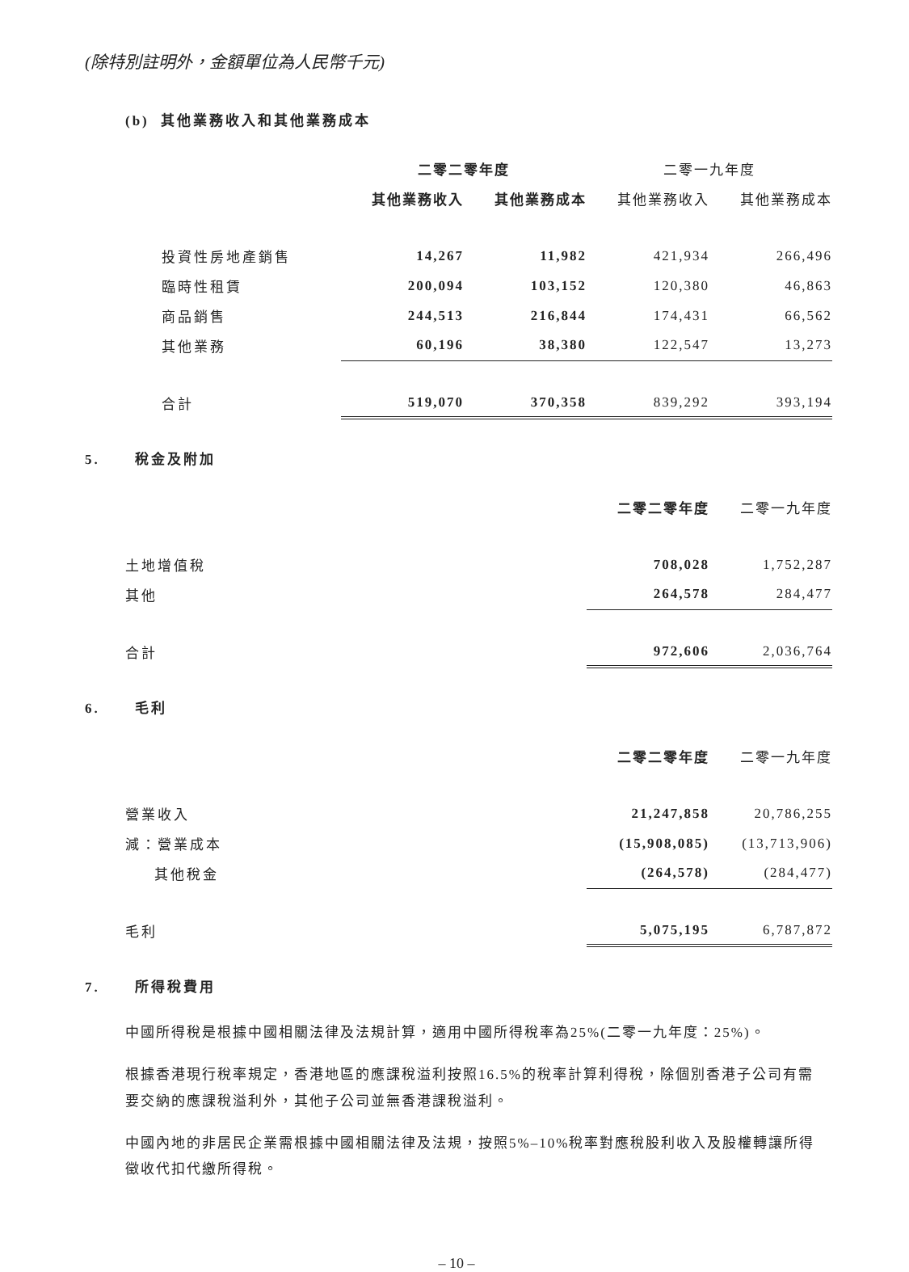(除特別註明外，金額單位為人民幣千元)
(b) 其他業務收入和其他業務成本
| | 二零二零年度 | | 二零一九年度 | |
| --- | --- | --- | --- | --- |
| | 其他業務收入 | 其他業務成本 | 其他業務收入 | 其他業務成本 |
| 投資性房地產銷售 | 14,267 | 11,982 | 421,934 | 266,496 |
| 臨時性租賃 | 200,094 | 103,152 | 120,380 | 46,863 |
| 商品銷售 | 244,513 | 216,844 | 174,431 | 66,562 |
| 其他業務 | 60,196 | 38,380 | 122,547 | 13,273 |
| 合計 | 519,070 | 370,358 | 839,292 | 393,194 |
5. 稅金及附加
| | 二零二零年度 | 二零一九年度 |
| --- | --- | --- |
| 土地增值稅 | 708,028 | 1,752,287 |
| 其他 | 264,578 | 284,477 |
| 合計 | 972,606 | 2,036,764 |
6. 毛利
| | 二零二零年度 | 二零一九年度 |
| --- | --- | --- |
| 營業收入 | 21,247,858 | 20,786,255 |
| 減：營業成本 | (15,908,085) | (13,713,906) |
| 其他稅金 | (264,578) | (284,477) |
| 毛利 | 5,075,195 | 6,787,872 |
7. 所得稅費用
中國所得稅是根據中國相關法律及法規計算，適用中國所得稅率為25%(二零一九年度：25%)。
根據香港現行稅率規定，香港地區的應課稅溢利按照16.5%的稅率計算利得稅，除個別香港子公司有需要交納的應課稅溢利外，其他子公司並無香港課稅溢利。
中國內地的非居民企業需根據中國相關法律及法規，按照5%–10%稅率對應稅股利收入及股權轉讓所得徵收代扣代繳所得稅。
– 10 –